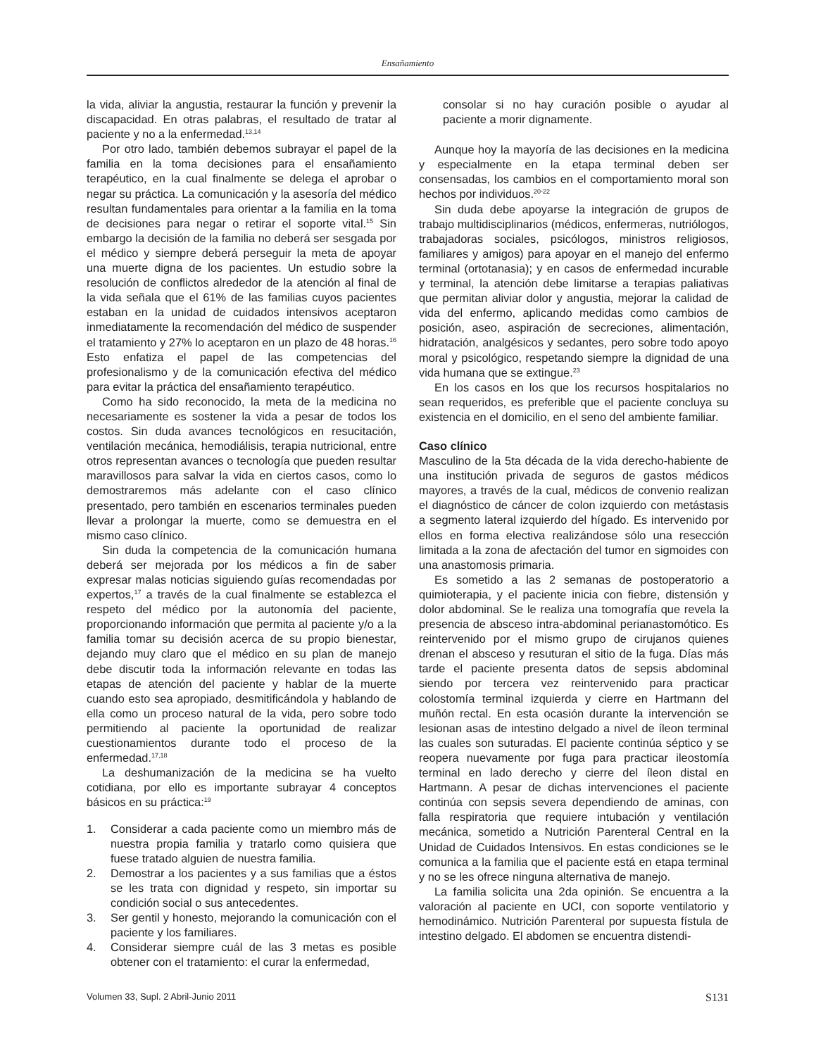Ensañamiento
la vida, aliviar la angustia, restaurar la función y prevenir la discapacidad. En otras palabras, el resultado de tratar al paciente y no a la enfermedad.<sup>13,14</sup>
Por otro lado, también debemos subrayar el papel de la familia en la toma decisiones para el ensañamiento terapéutico, en la cual finalmente se delega el aprobar o negar su práctica. La comunicación y la asesoría del médico resultan fundamentales para orientar a la familia en la toma de decisiones para negar o retirar el soporte vital.<sup>15</sup> Sin embargo la decisión de la familia no deberá ser sesgada por el médico y siempre deberá perseguir la meta de apoyar una muerte digna de los pacientes. Un estudio sobre la resolución de conflictos alrededor de la atención al final de la vida señala que el 61% de las familias cuyos pacientes estaban en la unidad de cuidados intensivos aceptaron inmediatamente la recomendación del médico de suspender el tratamiento y 27% lo aceptaron en un plazo de 48 horas.<sup>16</sup> Esto enfatiza el papel de las competencias del profesionalismo y de la comunicación efectiva del médico para evitar la práctica del ensañamiento terapéutico.
Como ha sido reconocido, la meta de la medicina no necesariamente es sostener la vida a pesar de todos los costos. Sin duda avances tecnológicos en resucitación, ventilación mecánica, hemodiálisis, terapia nutricional, entre otros representan avances o tecnología que pueden resultar maravillosos para salvar la vida en ciertos casos, como lo demostraremos más adelante con el caso clínico presentado, pero también en escenarios terminales pueden llevar a prolongar la muerte, como se demuestra en el mismo caso clínico.
Sin duda la competencia de la comunicación humana deberá ser mejorada por los médicos a fin de saber expresar malas noticias siguiendo guías recomendadas por expertos,<sup>17</sup> a través de la cual finalmente se establezca el respeto del médico por la autonomía del paciente, proporcionando información que permita al paciente y/o a la familia tomar su decisión acerca de su propio bienestar, dejando muy claro que el médico en su plan de manejo debe discutir toda la información relevante en todas las etapas de atención del paciente y hablar de la muerte cuando esto sea apropiado, desmitificándola y hablando de ella como un proceso natural de la vida, pero sobre todo permitiendo al paciente la oportunidad de realizar cuestionamientos durante todo el proceso de la enfermedad.<sup>17,18</sup>
La deshumanización de la medicina se ha vuelto cotidiana, por ello es importante subrayar 4 conceptos básicos en su práctica:<sup>19</sup>
1. Considerar a cada paciente como un miembro más de nuestra propia familia y tratarlo como quisiera que fuese tratado alguien de nuestra familia.
2. Demostrar a los pacientes y a sus familias que a éstos se les trata con dignidad y respeto, sin importar su condición social o sus antecedentes.
3. Ser gentil y honesto, mejorando la comunicación con el paciente y los familiares.
4. Considerar siempre cuál de las 3 metas es posible obtener con el tratamiento: el curar la enfermedad,
consolar si no hay curación posible o ayudar al paciente a morir dignamente.
Aunque hoy la mayoría de las decisiones en la medicina y especialmente en la etapa terminal deben ser consensadas, los cambios en el comportamiento moral son hechos por individuos.<sup>20-22</sup>
Sin duda debe apoyarse la integración de grupos de trabajo multidisciplinarios (médicos, enfermeras, nutriólogos, trabajadoras sociales, psicólogos, ministros religiosos, familiares y amigos) para apoyar en el manejo del enfermo terminal (ortotanasia); y en casos de enfermedad incurable y terminal, la atención debe limitarse a terapias paliativas que permitan aliviar dolor y angustia, mejorar la calidad de vida del enfermo, aplicando medidas como cambios de posición, aseo, aspiración de secreciones, alimentación, hidratación, analgésicos y sedantes, pero sobre todo apoyo moral y psicológico, respetando siempre la dignidad de una vida humana que se extingue.<sup>23</sup>
En los casos en los que los recursos hospitalarios no sean requeridos, es preferible que el paciente concluya su existencia en el domicilio, en el seno del ambiente familiar.
Caso clínico
Masculino de la 5ta década de la vida derecho-habiente de una institución privada de seguros de gastos médicos mayores, a través de la cual, médicos de convenio realizan el diagnóstico de cáncer de colon izquierdo con metástasis a segmento lateral izquierdo del hígado. Es intervenido por ellos en forma electiva realizándose sólo una resección limitada a la zona de afectación del tumor en sigmoides con una anastomosis primaria.
Es sometido a las 2 semanas de postoperatorio a quimioterapia, y el paciente inicia con fiebre, distensión y dolor abdominal. Se le realiza una tomografía que revela la presencia de absceso intra-abdominal perianastomótico. Es reintervenido por el mismo grupo de cirujanos quienes drenan el absceso y resuturan el sitio de la fuga. Días más tarde el paciente presenta datos de sepsis abdominal siendo por tercera vez reintervenido para practicar colostomía terminal izquierda y cierre en Hartmann del muñón rectal. En esta ocasión durante la intervención se lesionan asas de intestino delgado a nivel de íleon terminal las cuales son suturadas. El paciente continúa séptico y se reopera nuevamente por fuga para practicar ileostomía terminal en lado derecho y cierre del íleon distal en Hartmann. A pesar de dichas intervenciones el paciente continúa con sepsis severa dependiendo de aminas, con falla respiratoria que requiere intubación y ventilación mecánica, sometido a Nutrición Parenteral Central en la Unidad de Cuidados Intensivos. En estas condiciones se le comunica a la familia que el paciente está en etapa terminal y no se les ofrece ninguna alternativa de manejo.
La familia solicita una 2da opinión. Se encuentra a la valoración al paciente en UCI, con soporte ventilatorio y hemodinámico. Nutrición Parenteral por supuesta fístula de intestino delgado. El abdomen se encuentra distendi-
Volumen 33, Supl. 2 Abril-Junio 2011 S131